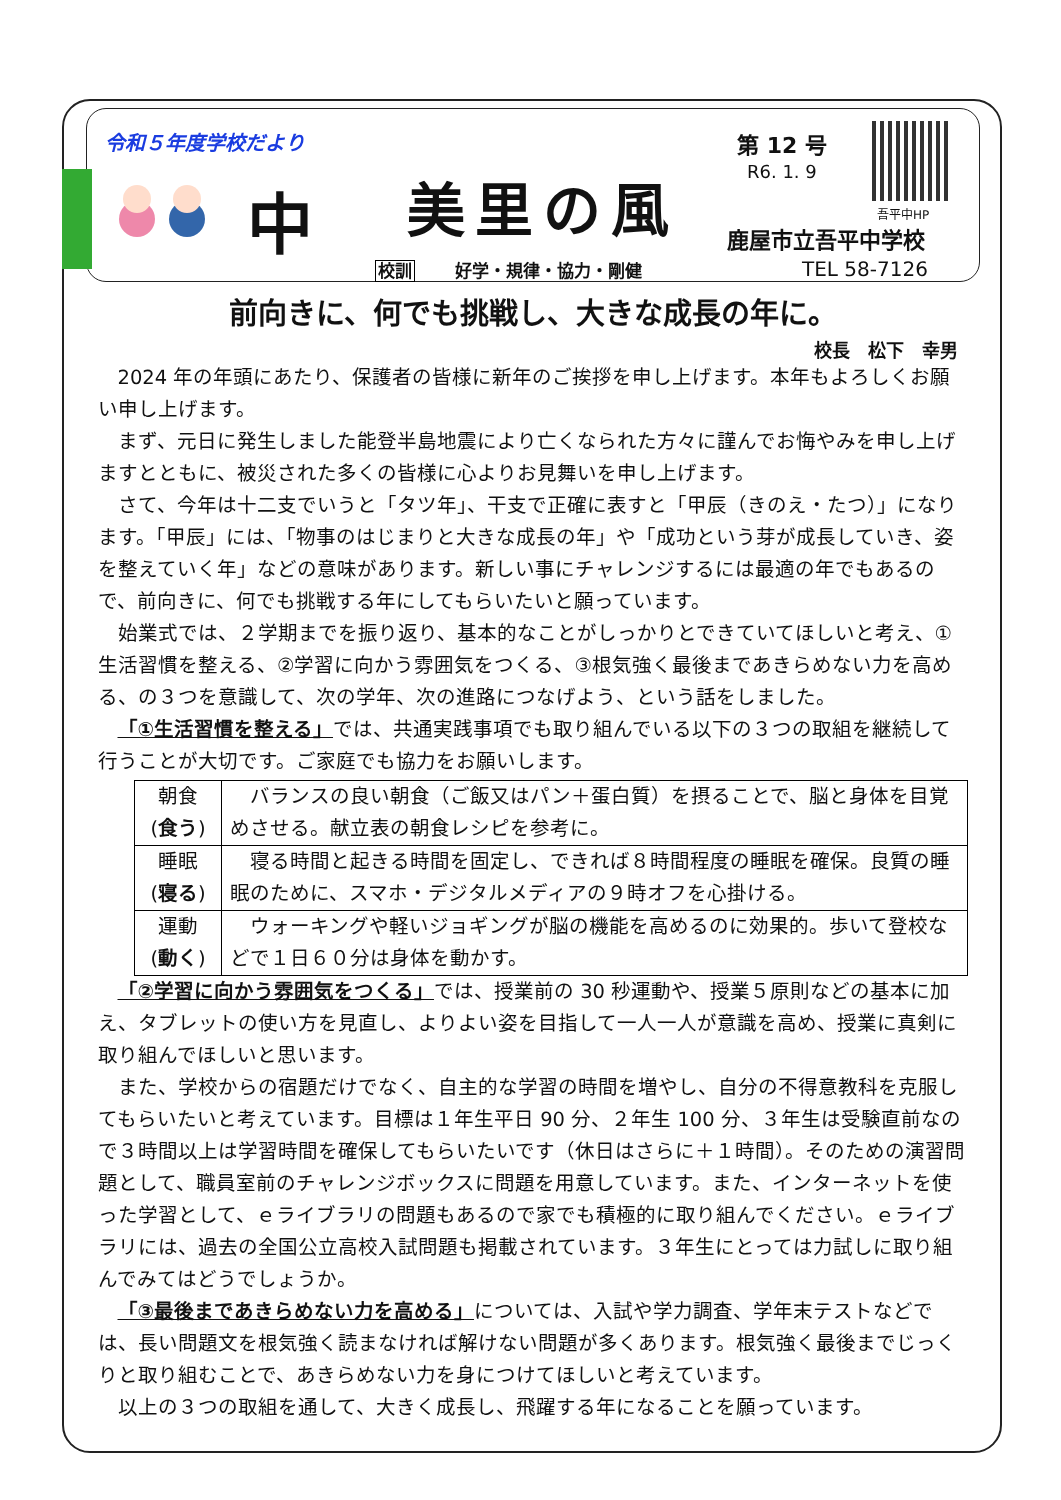令和５年度学校だより 第 12 号
R6. 1. 9
中 美里の風 吾平中HP
鹿屋市立吾平中学校
校訓 好学・規律・協力・剛健 TEL 58-7126
前向きに、何でも挑戦し、大きな成長の年に。
校長　松下　幸男
2024 年の年頭にあたり、保護者の皆様に新年のご挨拶を申し上げます。本年もよろしくお願い申し上げます。
まず、元日に発生しました能登半島地震により亡くなられた方々に謹んでお悔やみを申し上げますとともに、被災された多くの皆様に心よりお見舞いを申し上げます。
さて、今年は十二支でいうと「タツ年」、干支で正確に表すと「甲辰（きのえ・たつ）」になります。「甲辰」には、「物事のはじまりと大きな成長の年」や「成功という芽が成長していき、姿を整えていく年」などの意味があります。新しい事にチャレンジするには最適の年でもあるので、前向きに、何でも挑戦する年にしてもらいたいと願っています。
始業式では、２学期までを振り返り、基本的なことがしっかりとできていてほしいと考え、①生活習慣を整える、②学習に向かう雰囲気をつくる、③根気強く最後まであきらめない力を高める、の３つを意識して、次の学年、次の進路につなげよう、という話をしました。
「①生活習慣を整える」では、共通実践事項でも取り組んでいる以下の３つの取組を継続して行うことが大切です。ご家庭でも協力をお願いします。
| 朝食 ( 食う ) | バランスの良い朝食（ご飯又はパン＋蛋白質）を摂ることで、脳と身体を目覚めさせる。献立表の朝食レシピを参考に。 |
| 睡眠 ( 寝る ) | 寝る時間と起きる時間を固定し、できれば８時間程度の睡眠を確保。良質の睡眠のために、スマホ・デジタルメディアの９時オフを心掛ける。 |
| 運動 ( 動く ) | ウォーキングや軽いジョギングが脳の機能を高めるのに効果的。歩いて登校などで１日６０分は身体を動かす。 |
「②学習に向かう雰囲気をつくる」では、授業前の 30 秒運動や、授業５原則などの基本に加え、タブレットの使い方を見直し、よりよい姿を目指して一人一人が意識を高め、授業に真剣に取り組んでほしいと思います。
また、学校からの宿題だけでなく、自主的な学習の時間を増やし、自分の不得意教科を克服してもらいたいと考えています。目標は１年生平日 90 分、２年生 100 分、３年生は受験直前なので３時間以上は学習時間を確保してもらいたいです（休日はさらに＋１時間）。そのための演習問題として、職員室前のチャレンジボックスに問題を用意しています。また、インターネットを使った学習として、ｅライブラリの問題もあるので家でも積極的に取り組んでください。ｅライブラリには、過去の全国公立高校入試問題も掲載されています。３年生にとっては力試しに取り組んでみてはどうでしょうか。
「③最後まであきらめない力を高める」については、入試や学力調査、学年末テストなどでは、長い問題文を根気強く読まなければ解けない問題が多くあります。根気強く最後までじっくりと取り組むことで、あきらめない力を身につけてほしいと考えています。
以上の３つの取組を通して、大きく成長し、飛躍する年になることを願っています。